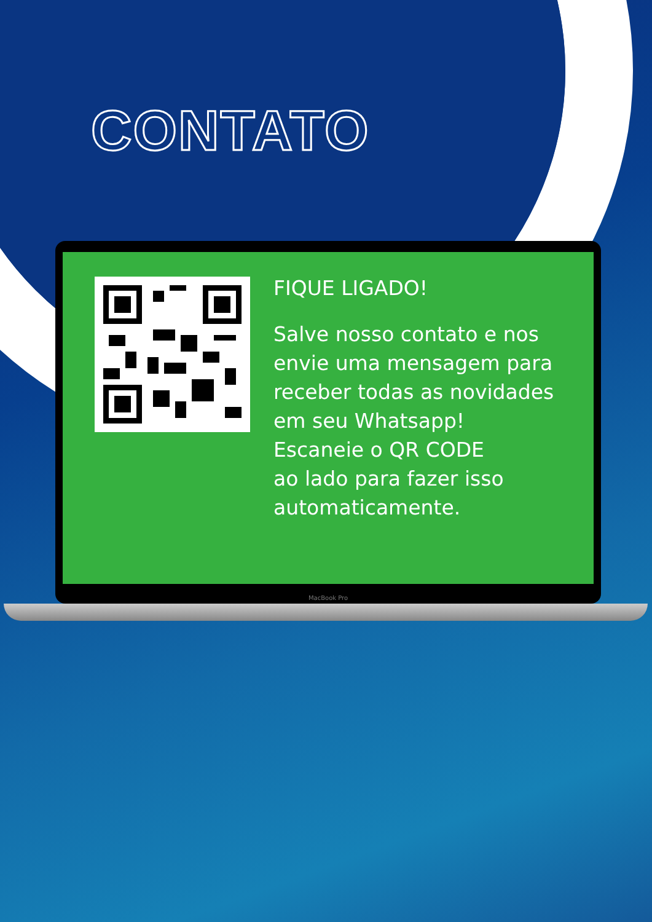CONTATO
FIQUE LIGADO!
Salve nosso contato e nos envie uma mensagem para receber todas as novidades em seu Whatsapp!
Escaneie o QR CODE
ao lado para fazer isso automaticamente.
MacBook Pro